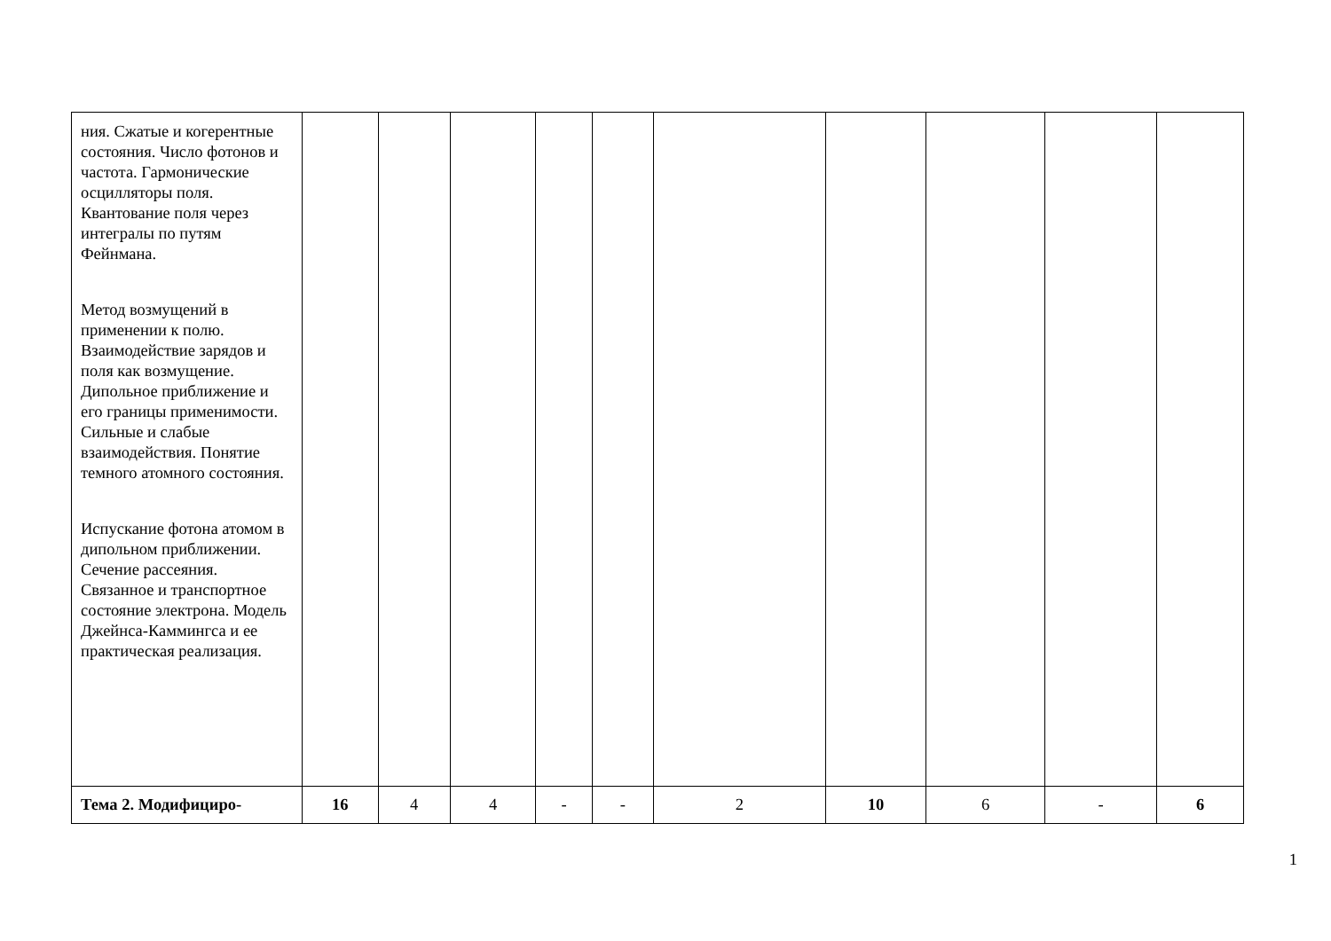| ния. Сжатые и когерентные состояния. Число фотонов и частота. Гармонические осцилляторы поля. Квантование поля через интегралы по путям Фейнмана. Метод возмущений в применении к полю. Взаимодействие зарядов и поля как возмущение. Дипольное приближение и его границы применимости. Сильные и слабые взаимодействия. Понятие темного атомного состояния. Испускание фотона атомом в дипольном приближении. Сечение рассеяния. Связанное и транспортное состояние электрона. Модель Джейнса-Каммингса и ее практическая реализация. | | | | | | | | | | |
| Тема 2. Модифициро- | 16 | 4 | 4 | - | - | 2 | 10 | 6 | - | 6 |
1